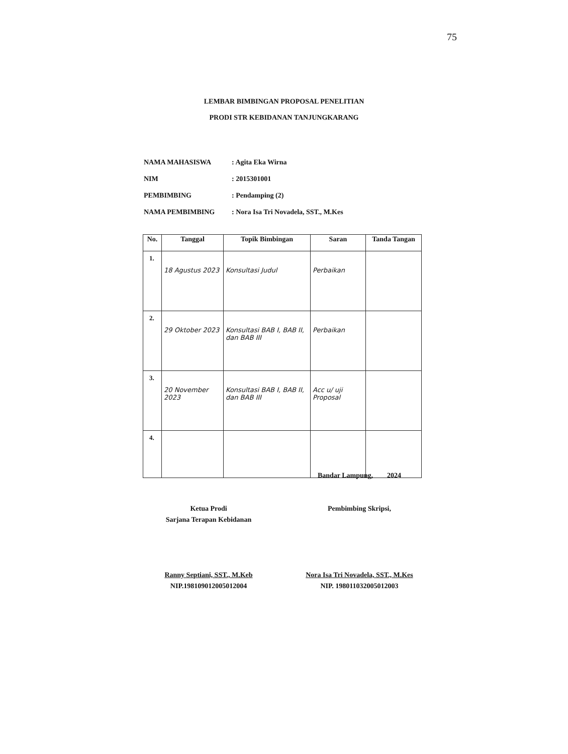75
LEMBAR BIMBINGAN PROPOSAL PENELITIAN
PRODI STR KEBIDANAN TANJUNGKARANG
| NAMA MAHASISWA | : Agita Eka Wirna |
| NIM | : 2015301001 |
| PEMBIMBING | : Pendamping (2) |
| NAMA PEMBIMBING | : Nora Isa Tri Novadela, SST., M.Kes |
| No. | Tanggal | Topik Bimbingan | Saran | Tanda Tangan |
| --- | --- | --- | --- | --- |
| 1. | 18 Agustus 2023 | Konsultasi Judul | Perbaikan | |
| 2. | 29 Oktober 2023 | Konsultasi BAB I, BAB II, dan BAB III | Perbaikan | |
| 3. | 20 November 2023 | Konsultasi BAB I, BAB II, dan BAB III | Acc u/ uji Proposal | |
| 4. | | | | |
Bandar Lampung, 2024
Pembimbing Skripsi,
Nora Isa Tri Novadela, SST., M.Kes
NIP. 198011032005012003
Ketua Prodi
Sarjana Terapan Kebidanan
Ranny Septiani, SST., M.Keb
NIP.198109012005012004